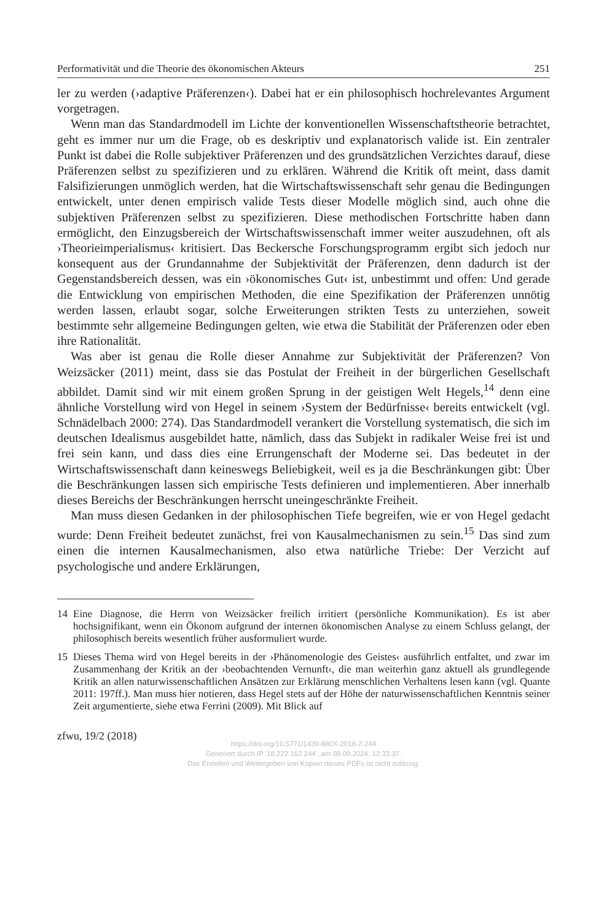Performativität und die Theorie des ökonomischen Akteurs 251
ler zu werden (›adaptive Präferenzen‹). Dabei hat er ein philosophisch hochrelevantes Argument vorgetragen.
Wenn man das Standardmodell im Lichte der konventionellen Wissenschaftstheorie betrachtet, geht es immer nur um die Frage, ob es deskriptiv und explanatorisch valide ist. Ein zentraler Punkt ist dabei die Rolle subjektiver Präferenzen und des grundsätzlichen Verzichtes darauf, diese Präferenzen selbst zu spezifizieren und zu erklären. Während die Kritik oft meint, dass damit Falsifizierungen unmöglich werden, hat die Wirtschaftswissenschaft sehr genau die Bedingungen entwickelt, unter denen empirisch valide Tests dieser Modelle möglich sind, auch ohne die subjektiven Präferenzen selbst zu spezifizieren. Diese methodischen Fortschritte haben dann ermöglicht, den Einzugsbereich der Wirtschaftswissenschaft immer weiter auszudehnen, oft als ›Theorieimperialismus‹ kritisiert. Das Beckersche Forschungsprogramm ergibt sich jedoch nur konsequent aus der Grundannahme der Subjektivität der Präferenzen, denn dadurch ist der Gegenstandsbereich dessen, was ein ›ökonomisches Gut‹ ist, unbestimmt und offen: Und gerade die Entwicklung von empirischen Methoden, die eine Spezifikation der Präferenzen unnötig werden lassen, erlaubt sogar, solche Erweiterungen strikten Tests zu unterziehen, soweit bestimmte sehr allgemeine Bedingungen gelten, wie etwa die Stabilität der Präferenzen oder eben ihre Rationalität.
Was aber ist genau die Rolle dieser Annahme zur Subjektivität der Präferenzen? Von Weizsäcker (2011) meint, dass sie das Postulat der Freiheit in der bürgerlichen Gesellschaft abbildet. Damit sind wir mit einem großen Sprung in der geistigen Welt Hegels,<sup>14</sup> denn eine ähnliche Vorstellung wird von Hegel in seinem ›System der Bedürfnisse‹ bereits entwickelt (vgl. Schnädelbach 2000: 274). Das Standardmodell verankert die Vorstellung systematisch, die sich im deutschen Idealismus ausgebildet hatte, nämlich, dass das Subjekt in radikaler Weise frei ist und frei sein kann, und dass dies eine Errungenschaft der Moderne sei. Das bedeutet in der Wirtschaftswissenschaft dann keineswegs Beliebigkeit, weil es ja die Beschränkungen gibt: Über die Beschränkungen lassen sich empirische Tests definieren und implementieren. Aber innerhalb dieses Bereichs der Beschränkungen herrscht uneingeschränkte Freiheit.
Man muss diesen Gedanken in der philosophischen Tiefe begreifen, wie er von Hegel gedacht wurde: Denn Freiheit bedeutet zunächst, frei von Kausalmechanismen zu sein.<sup>15</sup> Das sind zum einen die internen Kausalmechanismen, also etwa natürliche Triebe: Der Verzicht auf psychologische und andere Erklärungen,
14 Eine Diagnose, die Herrn von Weizsäcker freilich irritiert (persönliche Kommunikation). Es ist aber hochsignifikant, wenn ein Ökonom aufgrund der internen ökonomischen Analyse zu einem Schluss gelangt, der philosophisch bereits wesentlich früher ausformuliert wurde.
15 Dieses Thema wird von Hegel bereits in der ›Phänomenologie des Geistes‹ ausführlich entfaltet, und zwar im Zusammenhang der Kritik an der ›beobachtenden Vernunft‹, die man weiterhin ganz aktuell als grundlegende Kritik an allen naturwissenschaftlichen Ansätzen zur Erklärung menschlichen Verhaltens lesen kann (vgl. Quante 2011: 197ff.). Man muss hier notieren, dass Hegel stets auf der Höhe der naturwissenschaftlichen Kenntnis seiner Zeit argumentierte, siehe etwa Ferrini (2009). Mit Blick auf
zfwu, 19/2 (2018)
https://doi.org/10.5771/1439-880X-2018-2-244
Generiert durch IP '18.222.162.244', am 08.09.2024, 12:33:37.
Das Erstellen und Weitergeben von Kopien dieses PDFs ist nicht zulässig.